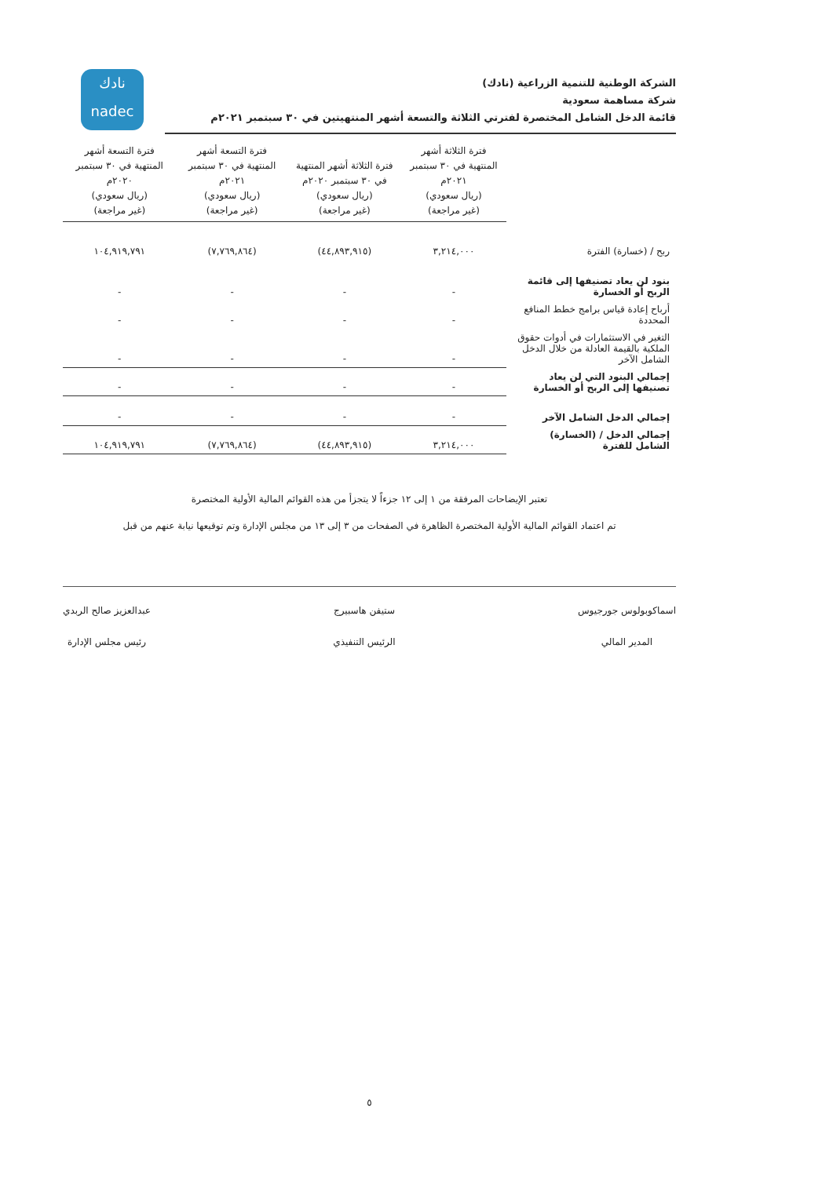نادك
nadec
الشركة الوطنية للتنمية الزراعية (نادك)
شركة مساهمة سعودية
قائمة الدخل الشامل المختصرة لفترتي الثلاثة والتسعة أشهر المنتهيتين في ٣٠ سبتمبر ٢٠٢١م
| | فترة الثلاثة أشهر المنتهية في ٣٠ سبتمبر ٢٠٢١م (ريال سعودي) (غير مراجعة) | فترة الثلاثة أشهر المنتهية في ٣٠ سبتمبر ٢٠٢٠م (ريال سعودي) (غير مراجعة) | فترة التسعة أشهر المنتهية في ٣٠ سبتمبر ٢٠٢١م (ريال سعودي) (غير مراجعة) | فترة التسعة أشهر المنتهية في ٣٠ سبتمبر ٢٠٢٠م (ريال سعودي) (غير مراجعة) |
| ربح / (خسارة) الفترة | ٣,٢١٤,٠٠٠ | (٤٤,٨٩٣,٩١٥) | (٧,٧٦٩,٨٦٤) | ١٠٤,٩١٩,٧٩١ |
| بنود لن يعاد تصنيفها إلى قائمة الربح أو الخسارة | - | - | - | - |
| أرباح إعادة قياس برامج خطط المنافع المحددة | - | - | - | - |
| التغير في الاستثمارات في أدوات حقوق الملكية بالقيمة العادلة من خلال الدخل الشامل الآخر | - | - | - | - |
| إجمالي البنود التي لن يعاد تصنيفها إلى الربح أو الخسارة | - | - | - | - |
| إجمالي الدخل الشامل الآخر | - | - | - | - |
| إجمالي الدخل / (الخسارة) الشامل للفترة | ٣,٢١٤,٠٠٠ | (٤٤,٨٩٣,٩١٥) | (٧,٧٦٩,٨٦٤) | ١٠٤,٩١٩,٧٩١ |
تعتبر الإيضاحات المرفقة من ١ إلى ١٢ جزءاً لا يتجزأ من هذه القوائم المالية الأولية المختصرة
تم اعتماد القوائم المالية الأولية المختصرة الظاهرة في الصفحات من ٣ إلى ١٣ من مجلس الإدارة وتم توقيعها نيابة عنهم من قبل
اسماكوبولوس جورجيوس
المدير المالي
ستيفن هاسبيرج
الرئيس التنفيذي
عبدالعزيز صالح الربدي
رئيس مجلس الإدارة
٥